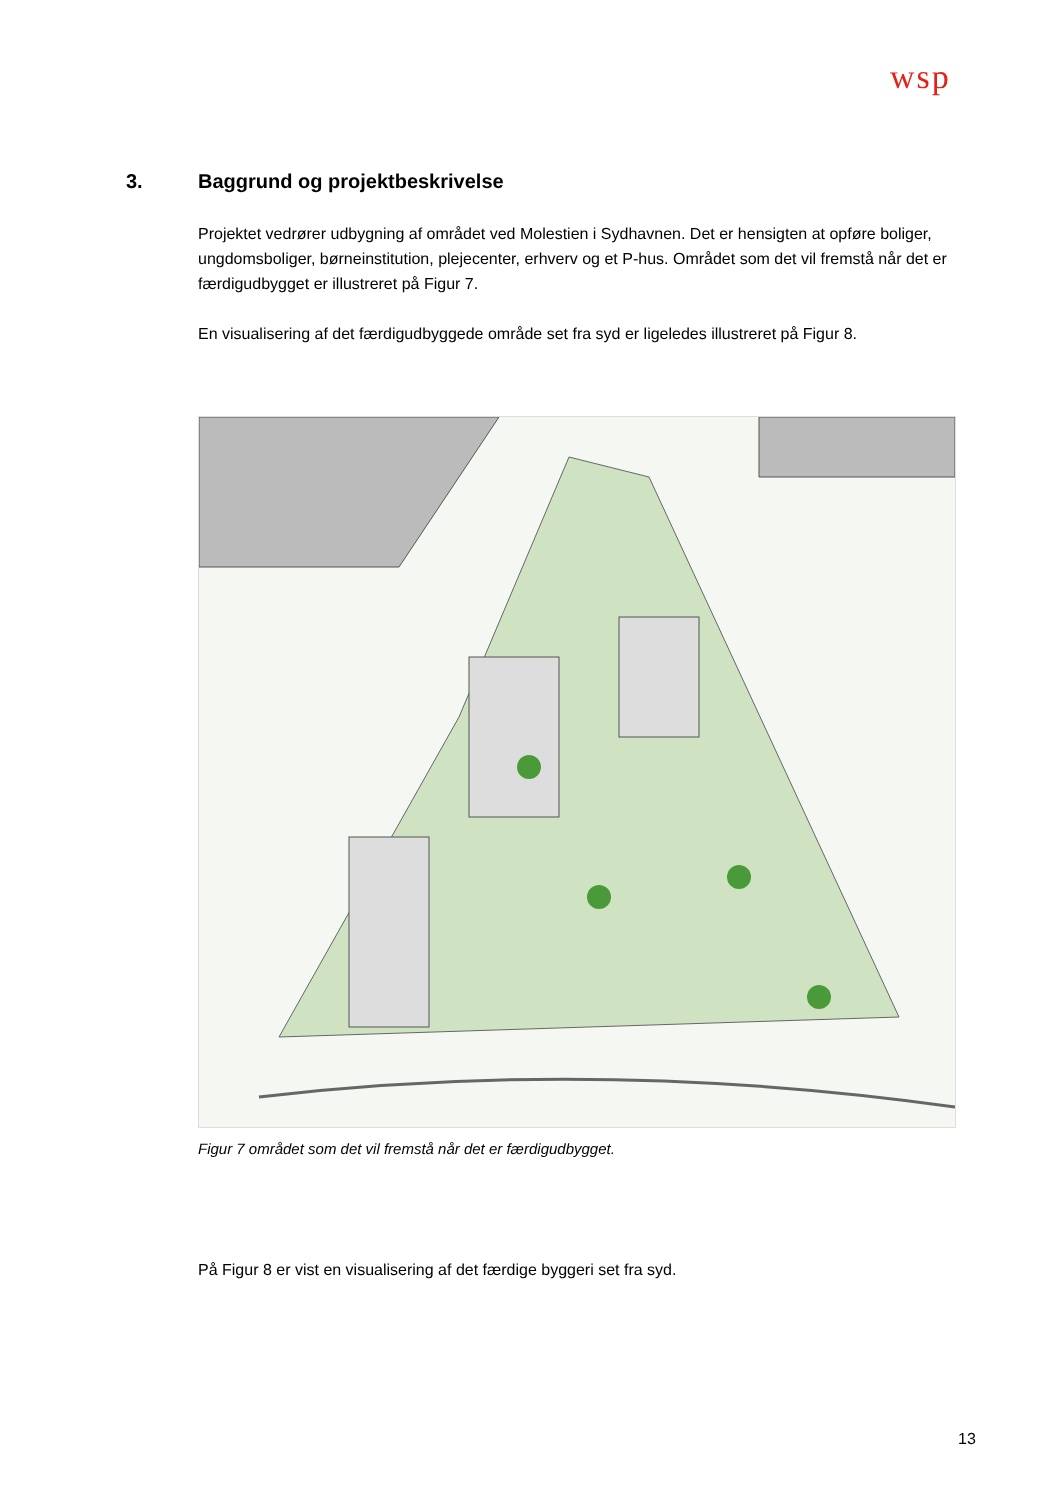wsp
3. Baggrund og projektbeskrivelse
Projektet vedrører udbygning af området ved Molestien i Sydhavnen. Det er hensigten at opføre boliger, ungdomsboliger, børneinstitution, plejecenter, erhverv og et P-hus. Området som det vil fremstå når det er færdigudbygget er illustreret på Figur 7.
En visualisering af det færdigudbyggede område set fra syd er ligeledes illustreret på Figur 8.
Figur 7 området som det vil fremstå når det er færdigudbygget.
På Figur 8 er vist en visualisering af det færdige byggeri set fra syd.
13